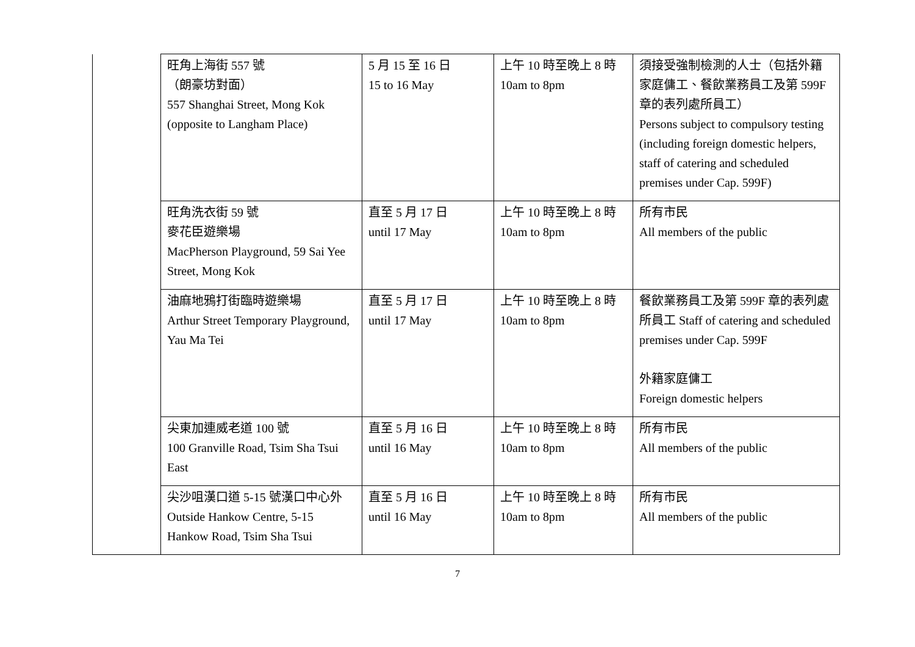| | 旺角上海街 557 號 （朗豪坊對面） 557 Shanghai Street, Mong Kok (opposite to Langham Place) | 5 月 15 至 16 日 15 to 16 May | 上午 10 時至晚上 8 時 10am to 8pm | 須接受強制檢測的人士（包括外籍家庭傭工、餐飲業務員工及第 599F 章的表列處所員工） Persons subject to compulsory testing (including foreign domestic helpers, staff of catering and scheduled premises under Cap. 599F) |
| | 旺角洗衣街 59 號 麥花臣遊樂場 MacPherson Playground, 59 Sai Yee Street, Mong Kok | 直至 5 月 17 日 until 17 May | 上午 10 時至晚上 8 時 10am to 8pm | 所有市民 All members of the public |
| | 油麻地鴉打街臨時遊樂場 Arthur Street Temporary Playground, Yau Ma Tei | 直至 5 月 17 日 until 17 May | 上午 10 時至晚上 8 時 10am to 8pm | 餐飲業務員工及第 599F 章的表列處所員工 Staff of catering and scheduled premises under Cap. 599F 外籍家庭傭工 Foreign domestic helpers |
| | 尖東加連威老道 100 號 100 Granville Road, Tsim Sha Tsui East | 直至 5 月 16 日 until 16 May | 上午 10 時至晚上 8 時 10am to 8pm | 所有市民 All members of the public |
| | 尖沙咀漢口道 5-15 號漢口中心外 Outside Hankow Centre, 5-15 Hankow Road, Tsim Sha Tsui | 直至 5 月 16 日 until 16 May | 上午 10 時至晚上 8 時 10am to 8pm | 所有市民 All members of the public |
7